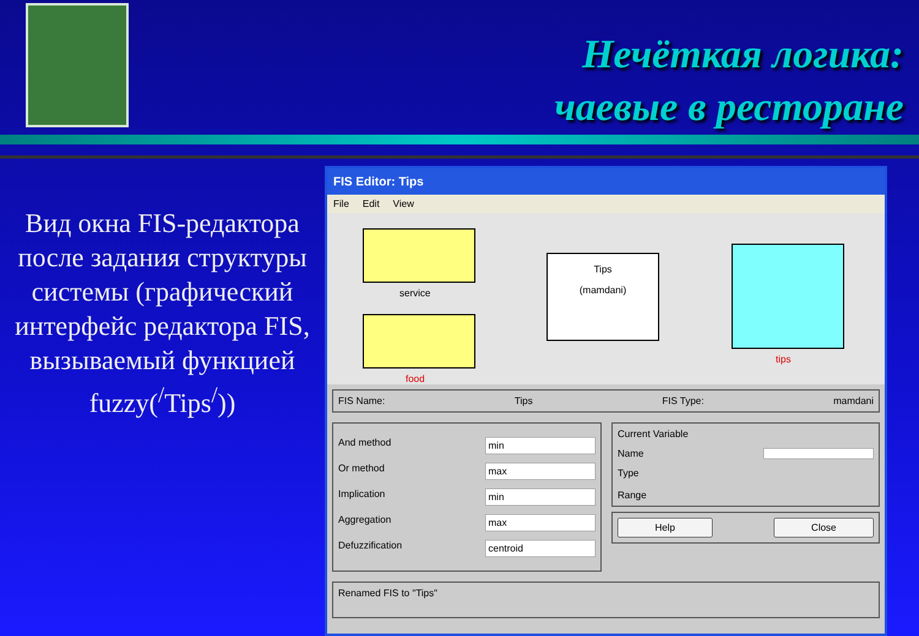Нечёткая логика:
чаевые в ресторане
Вид окна FIS-редактора после задания структуры системы (графический интерфейс редактора FIS, вызываемый функцией fuzzy(<sup>/</sup>Tips<sup>/</sup>))
FIS Editor: Tips
File Edit View
service
food
Tips
(mamdani)
tips
FIS Name: Tips FIS Type: mamdani
And method min
Or method max
Implication min
Aggregation max
Defuzzification centroid
Current Variable
Name
Type
Range
Help Close
Renamed FIS to "Tips"